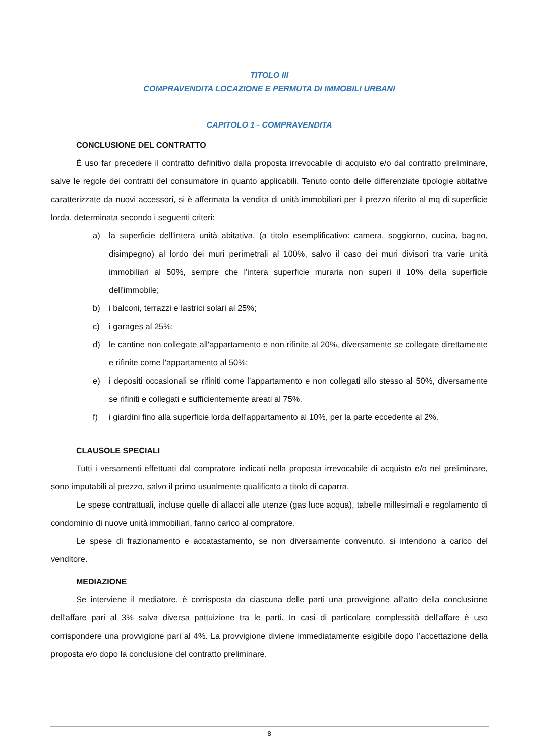TITOLO III
COMPRAVENDITA LOCAZIONE E PERMUTA DI IMMOBILI URBANI
CAPITOLO 1 - COMPRAVENDITA
CONCLUSIONE DEL CONTRATTO
È uso far precedere il contratto definitivo dalla proposta irrevocabile di acquisto e/o dal contratto preliminare, salve le regole dei contratti del consumatore in quanto applicabili. Tenuto conto delle differenziate tipologie abitative caratterizzate da nuovi accessori, si è affermata la vendita di unità immobiliari per il prezzo riferito al mq di superficie lorda, determinata secondo i seguenti criteri:
a) la superficie dell'intera unità abitativa, (a titolo esemplificativo: camera, soggiorno, cucina, bagno, disimpegno) al lordo dei muri perimetrali al 100%, salvo il caso dei muri divisori tra varie unità immobiliari al 50%, sempre che l'intera superficie muraria non superi il 10% della superficie dell'immobile;
b) i balconi, terrazzi e lastrici solari al 25%;
c) i garages al 25%;
d) le cantine non collegate all'appartamento e non rifinite al 20%, diversamente se collegate direttamente e rifinite come l'appartamento al 50%;
e) i depositi occasionali se rifiniti come l’appartamento e non collegati allo stesso al 50%, diversamente se rifiniti e collegati e sufficientemente areati al 75%.
f) i giardini fino alla superficie lorda dell'appartamento al 10%, per la parte eccedente al 2%.
CLAUSOLE SPECIALI
Tutti i versamenti effettuati dal compratore indicati nella proposta irrevocabile di acquisto e/o nel preliminare, sono imputabili al prezzo, salvo il primo usualmente qualificato a titolo di caparra.
Le spese contrattuali, incluse quelle di allacci alle utenze (gas luce acqua), tabelle millesimali e regolamento di condominio di nuove unità immobiliari, fanno carico al compratore.
Le spese di frazionamento e accatastamento, se non diversamente convenuto, si intendono a carico del venditore.
MEDIAZIONE
Se interviene il mediatore, è corrisposta da ciascuna delle parti una provvigione all'atto della conclusione dell'affare pari al 3% salva diversa pattuizione tra le parti. In casi di particolare complessità dell'affare è uso corrispondere una provvigione pari al 4%. La provvigione diviene immediatamente esigibile dopo l’accettazione della proposta e/o dopo la conclusione del contratto preliminare.
8